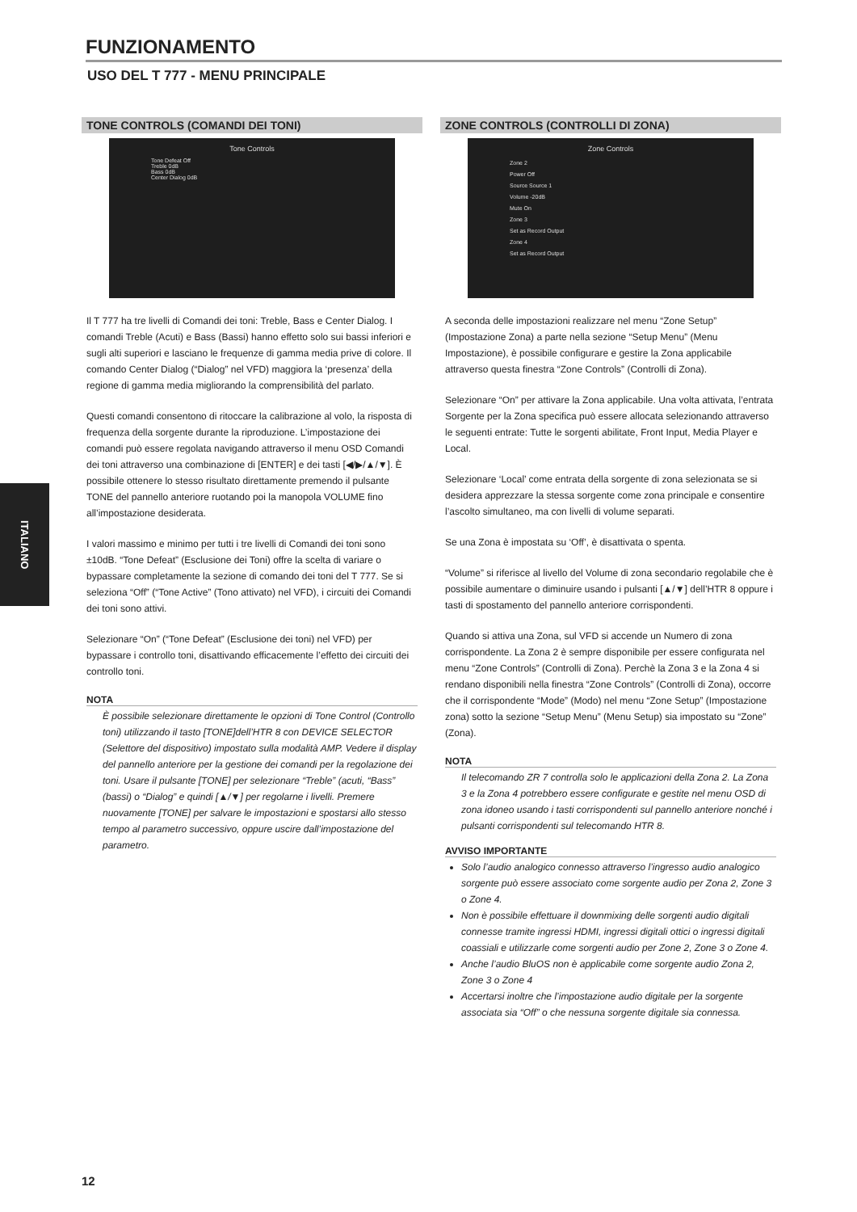FUNZIONAMENTO
USO DEL T 777 - MENU PRINCIPALE
ITALIANO
TONE CONTROLS (COMANDI DEI TONI)
Tone Controls
Tone Defeat Off
Treble 0dB
Bass 0dB
Center Dialog 0dB
Il T 777 ha tre livelli di Comandi dei toni: Treble, Bass e Center Dialog. I comandi Treble (Acuti) e Bass (Bassi) hanno effetto solo sui bassi inferiori e sugli alti superiori e lasciano le frequenze di gamma media prive di colore. Il comando Center Dialog (“Dialog” nel VFD) maggiora la ‘presenza’ della regione di gamma media migliorando la comprensibilità del parlato.
Questi comandi consentono di ritoccare la calibrazione al volo, la risposta di frequenza della sorgente durante la riproduzione. L’impostazione dei comandi può essere regolata navigando attraverso il menu OSD Comandi dei toni attraverso una combinazione di [ENTER] e dei tasti [◀/▶/▲/▼]. È possibile ottenere lo stesso risultato direttamente premendo il pulsante TONE del pannello anteriore ruotando poi la manopola VOLUME fino all’impostazione desiderata.
I valori massimo e minimo per tutti i tre livelli di Comandi dei toni sono ±10dB. “Tone Defeat” (Esclusione dei Toni) offre la scelta di variare o bypassare completamente la sezione di comando dei toni del T 777. Se si seleziona “Off” (“Tone Active” (Tono attivato) nel VFD), i circuiti dei Comandi dei toni sono attivi.
Selezionare “On” (“Tone Defeat” (Esclusione dei toni) nel VFD) per bypassare i controllo toni, disattivando efficacemente l’effetto dei circuiti dei controllo toni.
NOTA
È possibile selezionare direttamente le opzioni di Tone Control (Controllo toni) utilizzando il tasto [TONE]dell’HTR 8 con DEVICE SELECTOR (Selettore del dispositivo) impostato sulla modalità AMP. Vedere il display del pannello anteriore per la gestione dei comandi per la regolazione dei toni. Usare il pulsante [TONE] per selezionare “Treble” (acuti, “Bass” (bassi) o “Dialog” e quindi [▲/▼] per regolarne i livelli. Premere nuovamente [TONE] per salvare le impostazioni e spostarsi allo stesso tempo al parametro successivo, oppure uscire dall’impostazione del parametro.
ZONE CONTROLS (CONTROLLI DI ZONA)
Zone Controls
Zone 2
Power Off
Source Source 1
Volume -20dB
Mute On
Zone 3
Set as Record Output
Zone 4
Set as Record Output
A seconda delle impostazioni realizzare nel menu “Zone Setup” (Impostazione Zona) a parte nella sezione “Setup Menu” (Menu Impostazione), è possibile configurare e gestire la Zona applicabile attraverso questa finestra “Zone Controls” (Controlli di Zona).
Selezionare “On” per attivare la Zona applicabile. Una volta attivata, l’entrata Sorgente per la Zona specifica può essere allocata selezionando attraverso le seguenti entrate: Tutte le sorgenti abilitate, Front Input, Media Player e Local.
Selezionare ‘Local’ come entrata della sorgente di zona selezionata se si desidera apprezzare la stessa sorgente come zona principale e consentire l’ascolto simultaneo, ma con livelli di volume separati.
Se una Zona è impostata su ‘Off’, è disattivata o spenta.
“Volume” si riferisce al livello del Volume di zona secondario regolabile che è possibile aumentare o diminuire usando i pulsanti [▲/▼] dell’HTR 8 oppure i tasti di spostamento del pannello anteriore corrispondenti.
Quando si attiva una Zona, sul VFD si accende un Numero di zona corrispondente. La Zona 2 è sempre disponibile per essere configurata nel menu “Zone Controls” (Controlli di Zona). Perchè la Zona 3 e la Zona 4 si rendano disponibili nella finestra “Zone Controls” (Controlli di Zona), occorre che il corrispondente “Mode” (Modo) nel menu “Zone Setup” (Impostazione zona) sotto la sezione “Setup Menu” (Menu Setup) sia impostato su “Zone” (Zona).
NOTA
Il telecomando ZR 7 controlla solo le applicazioni della Zona 2. La Zona 3 e la Zona 4 potrebbero essere configurate e gestite nel menu OSD di zona idoneo usando i tasti corrispondenti sul pannello anteriore nonché i pulsanti corrispondenti sul telecomando HTR 8.
AVVISO IMPORTANTE
Solo l’audio analogico connesso attraverso l’ingresso audio analogico sorgente può essere associato come sorgente audio per Zona 2, Zone 3 o Zone 4.
Non è possibile effettuare il downmixing delle sorgenti audio digitali connesse tramite ingressi HDMI, ingressi digitali ottici o ingressi digitali coassiali e utilizzarle come sorgenti audio per Zone 2, Zone 3 o Zone 4.
Anche l’audio BluOS non è applicabile come sorgente audio Zona 2, Zone 3 o Zone 4
Accertarsi inoltre che l’impostazione audio digitale per la sorgente associata sia “Off” o che nessuna sorgente digitale sia connessa.
12